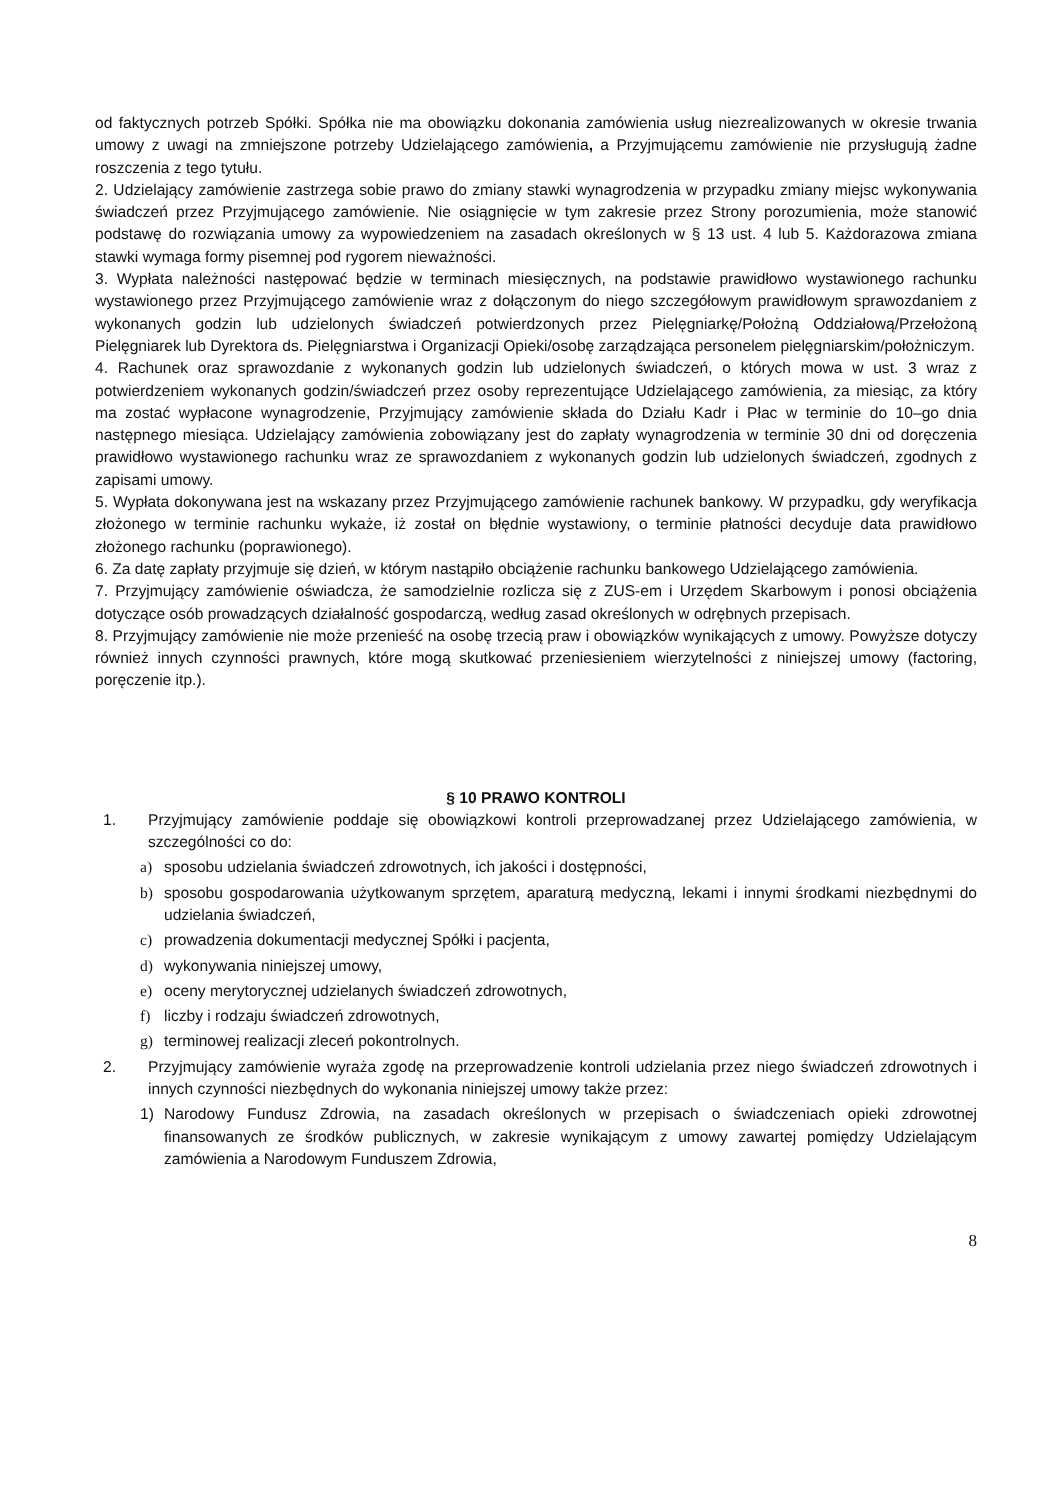od faktycznych potrzeb Spółki. Spółka nie ma obowiązku dokonania zamówienia usług niezrealizowanych w okresie trwania umowy z uwagi na zmniejszone potrzeby Udzielającego zamówienia, a Przyjmującemu zamówienie nie przysługują żadne roszczenia z tego tytułu.
2. Udzielający zamówienie zastrzega sobie prawo do zmiany stawki wynagrodzenia w przypadku zmiany miejsc wykonywania świadczeń przez Przyjmującego zamówienie. Nie osiągnięcie w tym zakresie przez Strony porozumienia, może stanowić podstawę do rozwiązania umowy za wypowiedzeniem na zasadach określonych w § 13 ust. 4 lub 5. Każdorazowa zmiana stawki wymaga formy pisemnej pod rygorem nieważności.
3. Wypłata należności następować będzie w terminach miesięcznych, na podstawie prawidłowo wystawionego rachunku wystawionego przez Przyjmującego zamówienie wraz z dołączonym do niego szczegółowym prawidłowym sprawozdaniem z wykonanych godzin lub udzielonych świadczeń potwierdzonych przez Pielęgniarkę/Położną Oddziałową/Przełożoną Pielęgniarek lub Dyrektora ds. Pielęgniarstwa i Organizacji Opieki/osobę zarządzająca personelem pielęgniarskim/położniczym.
4. Rachunek oraz sprawozdanie z wykonanych godzin lub udzielonych świadczeń, o których mowa w ust. 3 wraz z potwierdzeniem wykonanych godzin/świadczeń przez osoby reprezentujące Udzielającego zamówienia, za miesiąc, za który ma zostać wypłacone wynagrodzenie, Przyjmujący zamówienie składa do Działu Kadr i Płac w terminie do 10–go dnia następnego miesiąca. Udzielający zamówienia zobowiązany jest do zapłaty wynagrodzenia w terminie 30 dni od doręczenia prawidłowo wystawionego rachunku wraz ze sprawozdaniem z wykonanych godzin lub udzielonych świadczeń, zgodnych z zapisami umowy.
5. Wypłata dokonywana jest na wskazany przez Przyjmującego zamówienie rachunek bankowy. W przypadku, gdy weryfikacja złożonego w terminie rachunku wykaże, iż został on błędnie wystawiony, o terminie płatności decyduje data prawidłowo złożonego rachunku (poprawionego).
6. Za datę zapłaty przyjmuje się dzień, w którym nastąpiło obciążenie rachunku bankowego Udzielającego zamówienia.
7. Przyjmujący zamówienie oświadcza, że samodzielnie rozlicza się z ZUS-em i Urzędem Skarbowym i ponosi obciążenia dotyczące osób prowadzących działalność gospodarczą, według zasad określonych w odrębnych przepisach.
8. Przyjmujący zamówienie nie może przenieść na osobę trzecią praw i obowiązków wynikających z umowy. Powyższe dotyczy również innych czynności prawnych, które mogą skutkować przeniesieniem wierzytelności z niniejszej umowy (factoring, poręczenie itp.).
§ 10 PRAWO KONTROLI
1. Przyjmujący zamówienie poddaje się obowiązkowi kontroli przeprowadzanej przez Udzielającego zamówienia, w szczególności co do:
a) sposobu udzielania świadczeń zdrowotnych, ich jakości i dostępności,
b) sposobu gospodarowania użytkowanym sprzętem, aparaturą medyczną, lekami i innymi środkami niezbędnymi do udzielania świadczeń,
c) prowadzenia dokumentacji medycznej Spółki i pacjenta,
d) wykonywania niniejszej umowy,
e) oceny merytorycznej udzielanych świadczeń zdrowotnych,
f) liczby i rodzaju świadczeń zdrowotnych,
g) terminowej realizacji zleceń pokontrolnych.
2. Przyjmujący zamówienie wyraża zgodę na przeprowadzenie kontroli udzielania przez niego świadczeń zdrowotnych i innych czynności niezbędnych do wykonania niniejszej umowy także przez:
1) Narodowy Fundusz Zdrowia, na zasadach określonych w przepisach o świadczeniach opieki zdrowotnej finansowanych ze środków publicznych, w zakresie wynikającym z umowy zawartej pomiędzy Udzielającym zamówienia a Narodowym Funduszem Zdrowia,
8